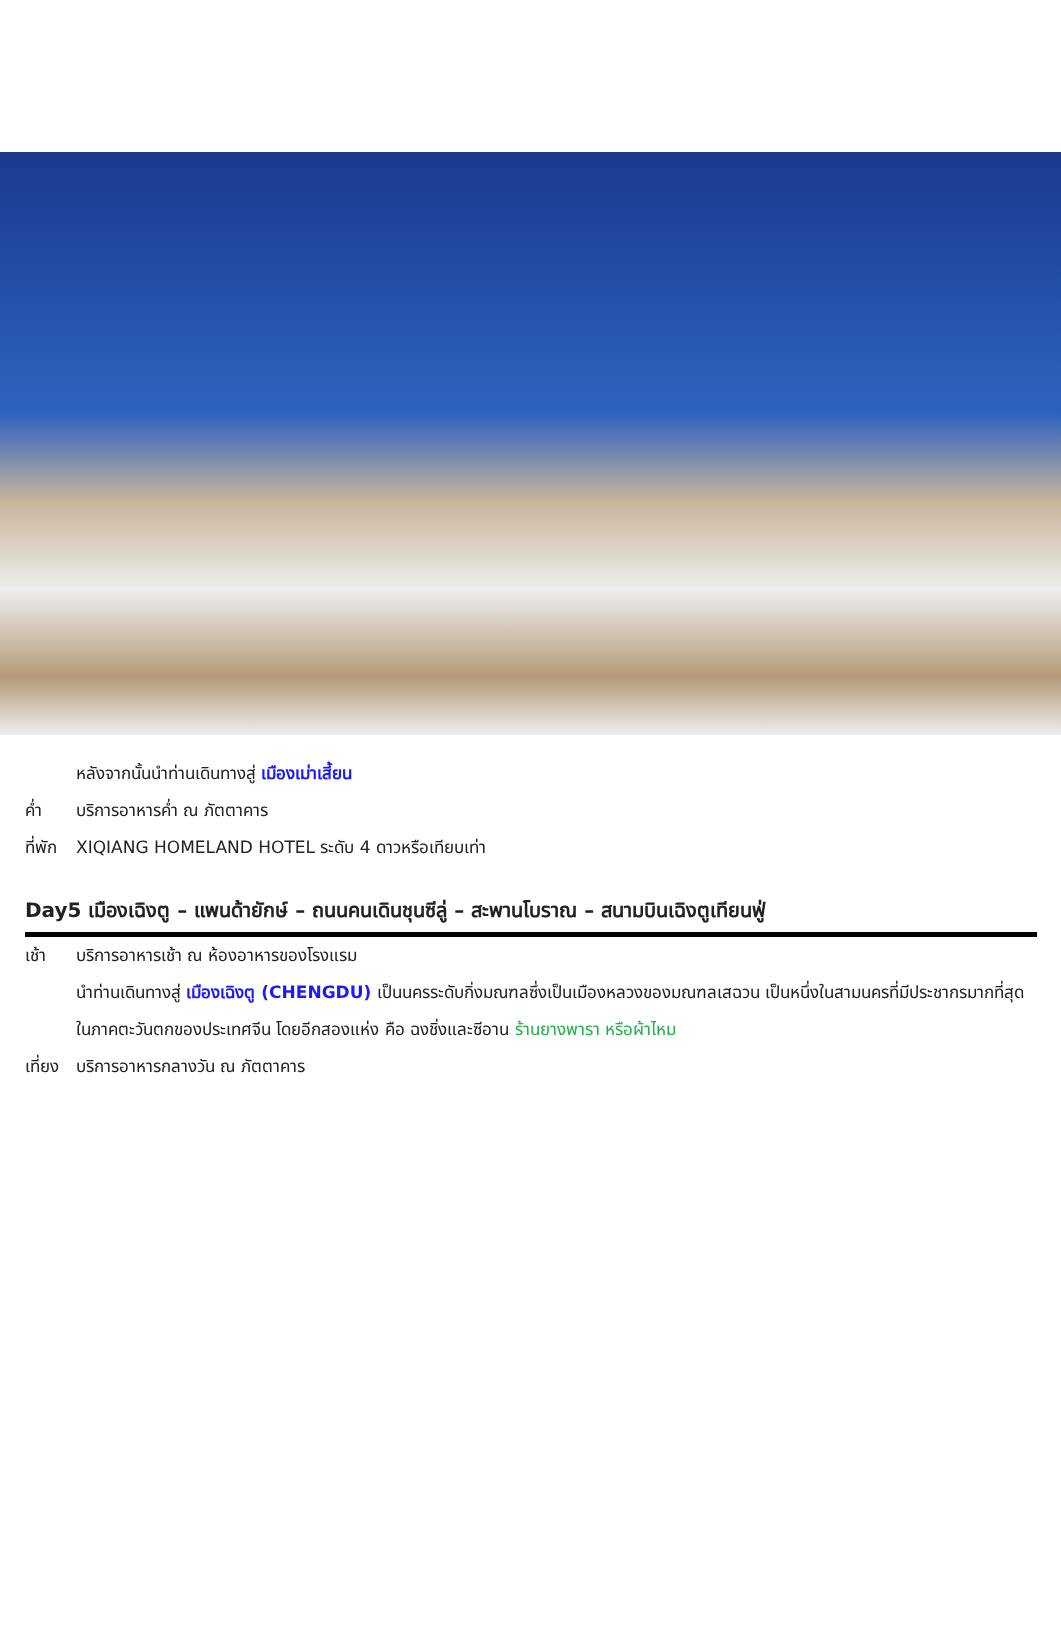หลังจากนั้นนำท่านเดินทางสู่ เมืองเม่าเสี้ยน
ค่ำ บริการอาหารค่ำ ณ ภัตตาคาร
ที่พัก XIQIANG HOMELAND HOTEL ระดับ 4 ดาวหรือเทียบเท่า
Day5 เมืองเฉิงตู – แพนด้ายักษ์ – ถนนคนเดินชุนซีลู่ – สะพานโบราณ – สนามบินเฉิงตูเทียนฟู่
เช้า บริการอาหารเช้า ณ ห้องอาหารของโรงแรม
นำท่านเดินทางสู่ เมืองเฉิงตู (CHENGDU) เป็นนครระดับกิ่งมณฑลซึ่งเป็นเมืองหลวงของมณฑลเสฉวน เป็นหนึ่งในสามนครที่มีประชากรมากที่สุดในภาคตะวันตกของประเทศจีน โดยอีกสองแห่ง คือ ฉงชิ่งและซีอาน ร้านยางพารา หรือผ้าไหม
เที่ยง บริการอาหารกลางวัน ณ ภัตตาคาร